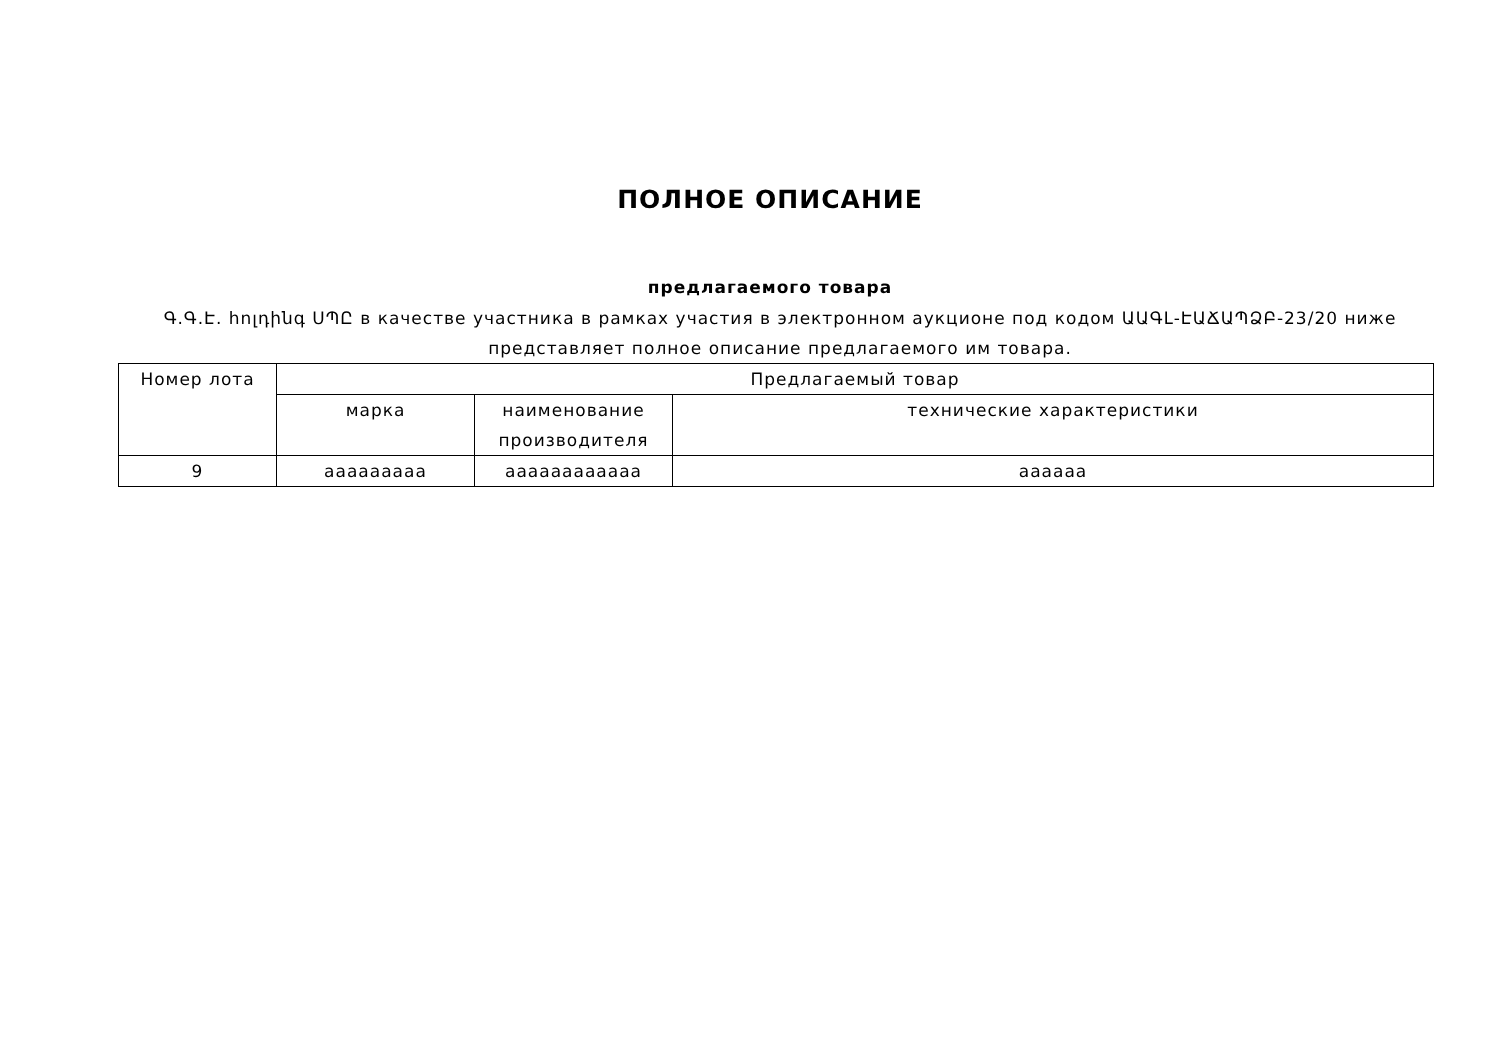ПОЛНОЕ ОПИСАНИЕ
предлагаемого товара
Գ.Գ.Է. հոլդինգ ՍՊԸ в качестве участника в рамках участия в электронном аукционе под кодом ԱԱԳԼ-ԷԱՃԱՊՁԲ-23/20 ниже представляет полное описание предлагаемого им товара.
| Номер лота | Предлагаемый товар | | |
| --- | --- | --- | --- |
| | марка | наименование производителя | технические характеристики |
| 9 | ааааааааа | аааааааааааа | аааааа |